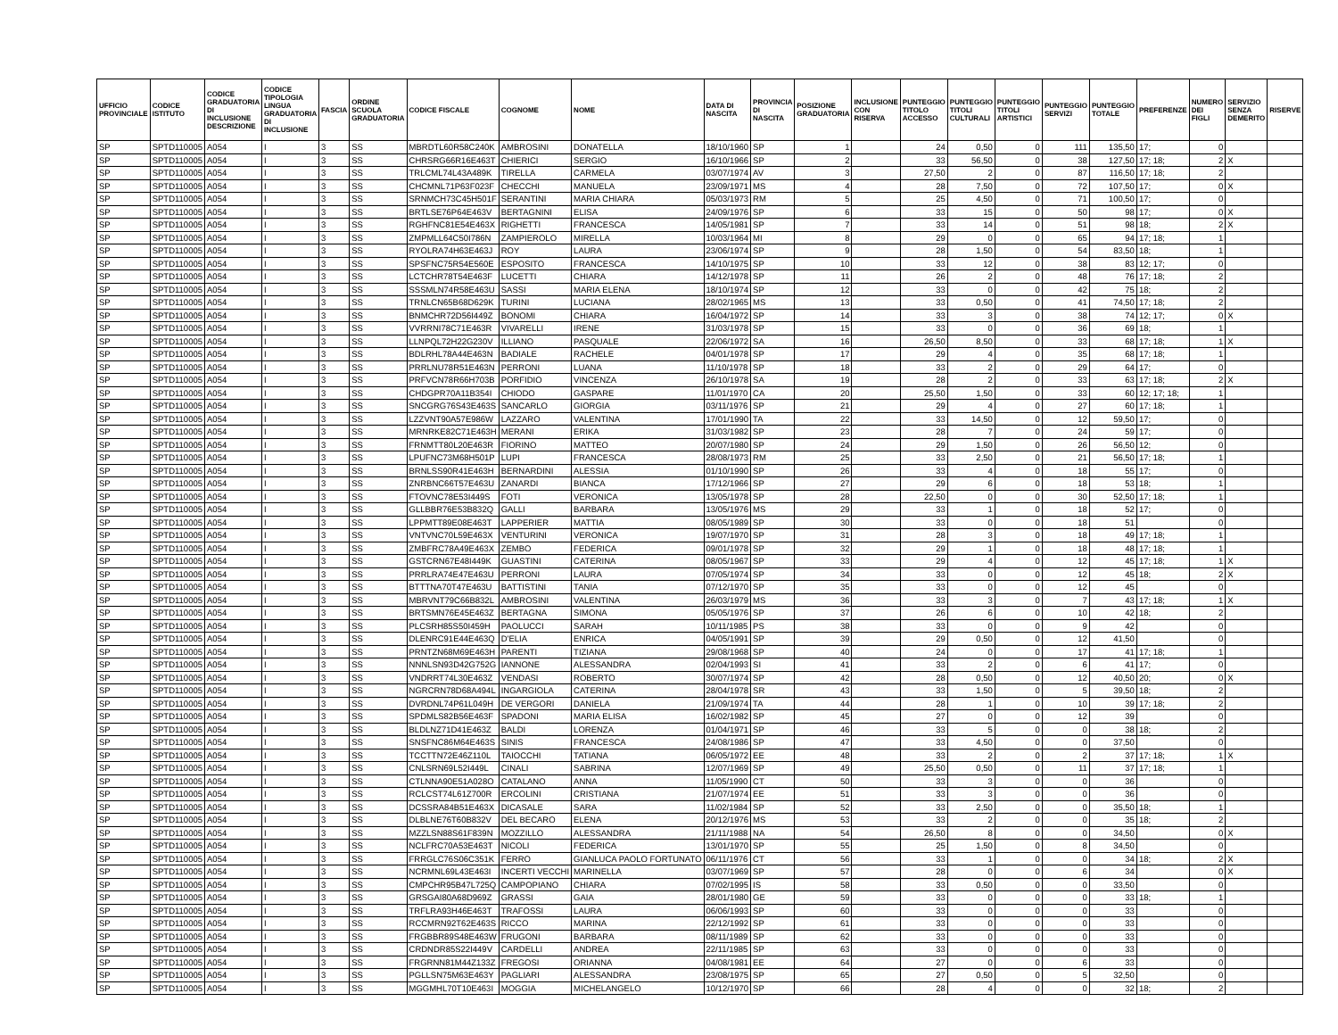| UFFICIO PROVINCIALE | CODICE ISTITUTO | CODICE GRADUATORIA DI INCLUSIONE DESCRIZIONE | CODICE TIPOLOGIA LINGUA GRADUATORIA DI INCLUSIONE | FASCIA | ORDINE SCUOLA GRADUATORIA | CODICE FISCALE | COGNOME | NOME | DATA DI NASCITA | PROVINCIA DI NASCITA | POSIZIONE GRADUATORIA | INCLUSIONE CON RISERVA | PUNTEGGIO TITOLO ACCESSO | PUNTEGGIO TITOLI CULTURALI | PUNTEGGIO TITOLI ARTISTICI | PUNTEGGIO SERVIZI | PUNTEGGIO TOTALE | PREFERENZE | NUMERO DEI FIGLI | SERVIZIO SENZA DEMERITO | RISERVE |
| --- | --- | --- | --- | --- | --- | --- | --- | --- | --- | --- | --- | --- | --- | --- | --- | --- | --- | --- | --- | --- | --- |
| SP | SPTD110005 | A054 | I | 3 | SS | MBRDTL60R58C240K | AMBROSINI | DONATELLA | 18/10/1960 | SP | 1 | | 24 | 0,50 | 0 | 111 | 135,50 | 17; | 0 | | |
| SP | SPTD110005 | A054 | I | 3 | SS | CHRSRG66R16E463T | CHIERICI | SERGIO | 16/10/1966 | SP | 2 | | 33 | 56,50 | 0 | 38 | 127,50 | 17; 18; | 2 | X | |
| SP | SPTD110005 | A054 | I | 3 | SS | TRLCML74L43A489K | TIRELLA | CARMELA | 03/07/1974 | AV | 3 | | 27,50 | 2 | 0 | 87 | 116,50 | 17; 18; | 2 | | |
| SP | SPTD110005 | A054 | I | 3 | SS | CHCMNL71P63F023F | CHECCHI | MANUELA | 23/09/1971 | MS | 4 | | 28 | 7,50 | 0 | 72 | 107,50 | 17; | 0 | X | |
| SP | SPTD110005 | A054 | I | 3 | SS | SRNMCH73C45H501F | SERANTINI | MARIA CHIARA | 05/03/1973 | RM | 5 | | 25 | 4,50 | 0 | 71 | 100,50 | 17; | 0 | | |
| SP | SPTD110005 | A054 | I | 3 | SS | BRTLSE76P64E463V | BERTAGNINI | ELISA | 24/09/1976 | SP | 6 | | 33 | 15 | 0 | 50 | 98 | 17; | 0 | X | |
| SP | SPTD110005 | A054 | I | 3 | SS | RGHFNC81E54E463X | RIGHETTI | FRANCESCA | 14/05/1981 | SP | 7 | | 33 | 14 | 0 | 51 | 98 | 18; | 2 | X | |
| SP | SPTD110005 | A054 | I | 3 | SS | ZMPMLL64C50I786N | ZAMPIEROLO | MIRELLA | 10/03/1964 | MI | 8 | | 29 | 0 | 0 | 65 | 94 | 17; 18; | 1 | | |
| SP | SPTD110005 | A054 | I | 3 | SS | RYOLRA74H63E463J | ROY | LAURA | 23/06/1974 | SP | 9 | | 28 | 1,50 | 0 | 54 | 83,50 | 18; | 1 | | |
| SP | SPTD110005 | A054 | I | 3 | SS | SPSFNC75R54E560E | ESPOSITO | FRANCESCA | 14/10/1975 | SP | 10 | | 33 | 12 | 0 | 38 | 83 | 12; 17; | 0 | | |
| SP | SPTD110005 | A054 | I | 3 | SS | LCTCHR78T54E463F | LUCETTI | CHIARA | 14/12/1978 | SP | 11 | | 26 | 2 | 0 | 48 | 76 | 17; 18; | 2 | | |
| SP | SPTD110005 | A054 | I | 3 | SS | SSSMLN74R58E463U | SASSI | MARIA ELENA | 18/10/1974 | SP | 12 | | 33 | 0 | 0 | 42 | 75 | 18; | 2 | | |
| SP | SPTD110005 | A054 | I | 3 | SS | TRNLCN65B68D629K | TURINI | LUCIANA | 28/02/1965 | MS | 13 | | 33 | 0,50 | 0 | 41 | 74,50 | 17; 18; | 2 | | |
| SP | SPTD110005 | A054 | I | 3 | SS | BNMCHR72D56I449Z | BONOMI | CHIARA | 16/04/1972 | SP | 14 | | 33 | 3 | 0 | 38 | 74 | 12; 17; | 0 | X | |
| SP | SPTD110005 | A054 | I | 3 | SS | VVRRNI78C71E463R | VIVARELLI | IRENE | 31/03/1978 | SP | 15 | | 33 | 0 | 0 | 36 | 69 | 18; | 1 | | |
| SP | SPTD110005 | A054 | I | 3 | SS | LLNPQL72H22G230V | ILLIANO | PASQUALE | 22/06/1972 | SA | 16 | | 26,50 | 8,50 | 0 | 33 | 68 | 17; 18; | 1 | X | |
| SP | SPTD110005 | A054 | I | 3 | SS | BDLRHL78A44E463N | BADIALE | RACHELE | 04/01/1978 | SP | 17 | | 29 | 4 | 0 | 35 | 68 | 17; 18; | 1 | | |
| SP | SPTD110005 | A054 | I | 3 | SS | PRRLNU78R51E463N | PERRONI | LUANA | 11/10/1978 | SP | 18 | | 33 | 2 | 0 | 29 | 64 | 17; | 0 | | |
| SP | SPTD110005 | A054 | I | 3 | SS | PRFVCN78R66H703B | PORFIDIO | VINCENZA | 26/10/1978 | SA | 19 | | 28 | 2 | 0 | 33 | 63 | 17; 18; | 2 | X | |
| SP | SPTD110005 | A054 | I | 3 | SS | CHDGPR70A11B354I | CHIODO | GASPARE | 11/01/1970 | CA | 20 | | 25,50 | 1,50 | 0 | 33 | 60 | 12; 17; 18; | 1 | | |
| SP | SPTD110005 | A054 | I | 3 | SS | SNCGRG76S43E463S | SANCARLO | GIORGIA | 03/11/1976 | SP | 21 | | 29 | 4 | 0 | 27 | 60 | 17; 18; | 1 | | |
| SP | SPTD110005 | A054 | I | 3 | SS | LZZVNT90A57E986W | LAZZARO | VALENTINA | 17/01/1990 | TA | 22 | | 33 | 14,50 | 0 | 12 | 59,50 | 17; | 0 | | |
| SP | SPTD110005 | A054 | I | 3 | SS | MRNRKE82C71E463H | MERANI | ERIKA | 31/03/1982 | SP | 23 | | 28 | 7 | 0 | 24 | 59 | 17; | 0 | | |
| SP | SPTD110005 | A054 | I | 3 | SS | FRNMTT80L20E463R | FIORINO | MATTEO | 20/07/1980 | SP | 24 | | 29 | 1,50 | 0 | 26 | 56,50 | 12; | 0 | | |
| SP | SPTD110005 | A054 | I | 3 | SS | LPUFNC73M68H501P | LUPI | FRANCESCA | 28/08/1973 | RM | 25 | | 33 | 2,50 | 0 | 21 | 56,50 | 17; 18; | 1 | | |
| SP | SPTD110005 | A054 | I | 3 | SS | BRNLSS90R41E463H | BERNARDINI | ALESSIA | 01/10/1990 | SP | 26 | | 33 | 4 | 0 | 18 | 55 | 17; | 0 | | |
| SP | SPTD110005 | A054 | I | 3 | SS | ZNRBNC66T57E463U | ZANARDI | BIANCA | 17/12/1966 | SP | 27 | | 29 | 6 | 0 | 18 | 53 | 18; | 1 | | |
| SP | SPTD110005 | A054 | I | 3 | SS | FTOVNC78E53I449S | FOTI | VERONICA | 13/05/1978 | SP | 28 | | 22,50 | 0 | 0 | 30 | 52,50 | 17; 18; | 1 | | |
| SP | SPTD110005 | A054 | I | 3 | SS | GLLBBR76E53B832Q | GALLI | BARBARA | 13/05/1976 | MS | 29 | | 33 | 1 | 0 | 18 | 52 | 17; | 0 | | |
| SP | SPTD110005 | A054 | I | 3 | SS | LPPMTT89E08E463T | LAPPERIER | MATTIA | 08/05/1989 | SP | 30 | | 33 | 0 | 0 | 18 | 51 | | 0 | | |
| SP | SPTD110005 | A054 | I | 3 | SS | VNTVNC70L59E463X | VENTURINI | VERONICA | 19/07/1970 | SP | 31 | | 28 | 3 | 0 | 18 | 49 | 17; 18; | 1 | | |
| SP | SPTD110005 | A054 | I | 3 | SS | ZMBFRC78A49E463X | ZEMBO | FEDERICA | 09/01/1978 | SP | 32 | | 29 | 1 | 0 | 18 | 48 | 17; 18; | 1 | | |
| SP | SPTD110005 | A054 | I | 3 | SS | GSTCRN67E48I449K | GUASTINI | CATERINA | 08/05/1967 | SP | 33 | | 29 | 4 | 0 | 12 | 45 | 17; 18; | 1 | X | |
| SP | SPTD110005 | A054 | I | 3 | SS | PRRLRA74E47E463U | PERRONI | LAURA | 07/05/1974 | SP | 34 | | 33 | 0 | 0 | 12 | 45 | 18; | 2 | X | |
| SP | SPTD110005 | A054 | I | 3 | SS | BTTTNA70T47E463U | BATTISTINI | TANIA | 07/12/1970 | SP | 35 | | 33 | 0 | 0 | 12 | 45 | | 0 | | |
| SP | SPTD110005 | A054 | I | 3 | SS | MBRVNT79C66B832L | AMBROSINI | VALENTINA | 26/03/1979 | MS | 36 | | 33 | 3 | 0 | 7 | 43 | 17; 18; | 1 | X | |
| SP | SPTD110005 | A054 | I | 3 | SS | BRTSMN76E45E463Z | BERTAGNA | SIMONA | 05/05/1976 | SP | 37 | | 26 | 6 | 0 | 10 | 42 | 18; | 2 | | |
| SP | SPTD110005 | A054 | I | 3 | SS | PLCSRH85S50I459H | PAOLUCCI | SARAH | 10/11/1985 | PS | 38 | | 33 | 0 | 0 | 9 | 42 | | 0 | | |
| SP | SPTD110005 | A054 | I | 3 | SS | DLENRC91E44E463Q | D'ELIA | ENRICA | 04/05/1991 | SP | 39 | | 29 | 0,50 | 0 | 12 | 41,50 | | 0 | | |
| SP | SPTD110005 | A054 | I | 3 | SS | PRNTZN68M69E463H | PARENTI | TIZIANA | 29/08/1968 | SP | 40 | | 24 | 0 | 0 | 17 | 41 | 17; 18; | 1 | | |
| SP | SPTD110005 | A054 | I | 3 | SS | NNNLSN93D42G752G | IANNONE | ALESSANDRA | 02/04/1993 | SI | 41 | | 33 | 2 | 0 | 6 | 41 | 17; | 0 | | |
| SP | SPTD110005 | A054 | I | 3 | SS | VNDRRT74L30E463Z | VENDASI | ROBERTO | 30/07/1974 | SP | 42 | | 28 | 0,50 | 0 | 12 | 40,50 | 20; | 0 | X | |
| SP | SPTD110005 | A054 | I | 3 | SS | NGRCRN78D68A494L | INGARGIOLA | CATERINA | 28/04/1978 | SR | 43 | | 33 | 1,50 | 0 | 5 | 39,50 | 18; | 2 | | |
| SP | SPTD110005 | A054 | I | 3 | SS | DVRDNL74P61L049H | DE VERGORI | DANIELA | 21/09/1974 | TA | 44 | | 28 | 1 | 0 | 10 | 39 | 17; 18; | 2 | | |
| SP | SPTD110005 | A054 | I | 3 | SS | SPDMLS82B56E463F | SPADONI | MARIA ELISA | 16/02/1982 | SP | 45 | | 27 | 0 | 0 | 12 | 39 | | 0 | | |
| SP | SPTD110005 | A054 | I | 3 | SS | BLDLNZ71D41E463Z | BALDI | LORENZA | 01/04/1971 | SP | 46 | | 33 | 5 | 0 | 0 | 38 | 18; | 2 | | |
| SP | SPTD110005 | A054 | I | 3 | SS | SNSFNC86M64E463S | SINIS | FRANCESCA | 24/08/1986 | SP | 47 | | 33 | 4,50 | 0 | 0 | 37,50 | | 0 | | |
| SP | SPTD110005 | A054 | I | 3 | SS | TCCTTN72E46Z110L | TAIOCCHI | TATIANA | 06/05/1972 | EE | 48 | | 33 | 2 | 0 | 2 | 37 | 17; 18; | 1 | X | |
| SP | SPTD110005 | A054 | I | 3 | SS | CNLSRN69L52I449L | CINALI | SABRINA | 12/07/1969 | SP | 49 | | 25,50 | 0,50 | 0 | 11 | 37 | 17; 18; | 1 | | |
| SP | SPTD110005 | A054 | I | 3 | SS | CTLNNA90E51A028O | CATALANO | ANNA | 11/05/1990 | CT | 50 | | 33 | 3 | 0 | 0 | 36 | | 0 | | |
| SP | SPTD110005 | A054 | I | 3 | SS | RCLCST74L61Z700R | ERCOLINI | CRISTIANA | 21/07/1974 | EE | 51 | | 33 | 3 | 0 | 0 | 36 | | 0 | | |
| SP | SPTD110005 | A054 | I | 3 | SS | DCSSRA84B51E463X | DICASALE | SARA | 11/02/1984 | SP | 52 | | 33 | 2,50 | 0 | 0 | 35,50 | 18; | 1 | | |
| SP | SPTD110005 | A054 | I | 3 | SS | DLBLNE76T60B832V | DEL BECARO | ELENA | 20/12/1976 | MS | 53 | | 33 | 2 | 0 | 0 | 35 | 18; | 2 | | |
| SP | SPTD110005 | A054 | I | 3 | SS | MZZLSN88S61F839N | MOZZILLO | ALESSANDRA | 21/11/1988 | NA | 54 | | 26,50 | 8 | 0 | 0 | 34,50 | | 0 | X | |
| SP | SPTD110005 | A054 | I | 3 | SS | NCLFRC70A53E463T | NICOLI | FEDERICA | 13/01/1970 | SP | 55 | | 25 | 1,50 | 0 | 8 | 34,50 | | 0 | | |
| SP | SPTD110005 | A054 | I | 3 | SS | FRRGLC76S06C351K | FERRO | GIANLUCA PAOLO FORTUNATO | 06/11/1976 | CT | 56 | | 33 | 1 | 0 | 0 | 34 | 18; | 2 | X | |
| SP | SPTD110005 | A054 | I | 3 | SS | NCRMNL69L43E463I | INCERTI VECCHI | MARINELLA | 03/07/1969 | SP | 57 | | 28 | 0 | 0 | 6 | 34 | | 0 | X | |
| SP | SPTD110005 | A054 | I | 3 | SS | CMPCHR95B47L725Q | CAMPOPIANO | CHIARA | 07/02/1995 | IS | 58 | | 33 | 0,50 | 0 | 0 | 33,50 | | 0 | | |
| SP | SPTD110005 | A054 | I | 3 | SS | GRSGAI80A68D969Z | GRASSI | GAIA | 28/01/1980 | GE | 59 | | 33 | 0 | 0 | 0 | 33 | 18; | 1 | | |
| SP | SPTD110005 | A054 | I | 3 | SS | TRFLRA93H46E463T | TRAFOSSI | LAURA | 06/06/1993 | SP | 60 | | 33 | 0 | 0 | 0 | 33 | | 0 | | |
| SP | SPTD110005 | A054 | I | 3 | SS | RCCMRN92T62E463S | RICCO | MARINA | 22/12/1992 | SP | 61 | | 33 | 0 | 0 | 0 | 33 | | 0 | | |
| SP | SPTD110005 | A054 | I | 3 | SS | FRGBBR89S48E463W | FRUGONI | BARBARA | 08/11/1989 | SP | 62 | | 33 | 0 | 0 | 0 | 33 | | 0 | | |
| SP | SPTD110005 | A054 | I | 3 | SS | CRDNDR85S22I449V | CARDELLI | ANDREA | 22/11/1985 | SP | 63 | | 33 | 0 | 0 | 0 | 33 | | 0 | | |
| SP | SPTD110005 | A054 | I | 3 | SS | FRGRNN81M44Z133Z | FREGOSI | ORIANNA | 04/08/1981 | EE | 64 | | 27 | 0 | 0 | 6 | 33 | | 0 | | |
| SP | SPTD110005 | A054 | I | 3 | SS | PGLLSN75M63E463Y | PAGLIARI | ALESSANDRA | 23/08/1975 | SP | 65 | | 27 | 0,50 | 0 | 5 | 32,50 | | 0 | | |
| SP | SPTD110005 | A054 | I | 3 | SS | MGGMHL70T10E463I | MOGGIA | MICHELANGELO | 10/12/1970 | SP | 66 | | 28 | 4 | 0 | 0 | 32 | 18; | 2 | | |